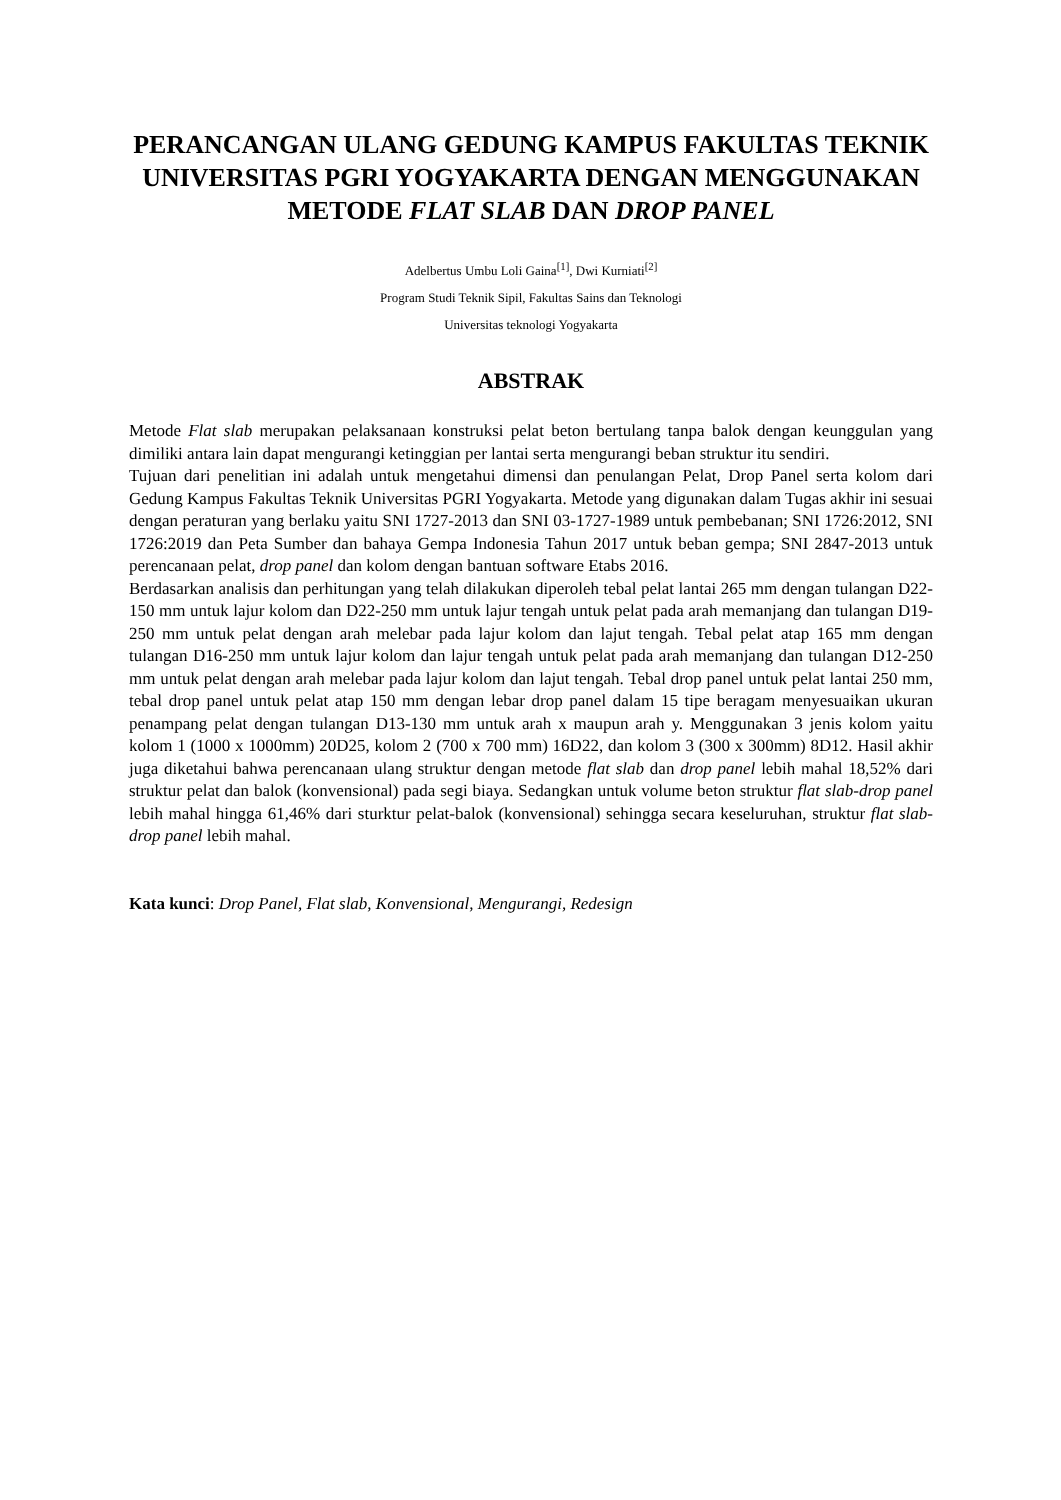PERANCANGAN ULANG GEDUNG KAMPUS FAKULTAS TEKNIK UNIVERSITAS PGRI YOGYAKARTA DENGAN MENGGUNAKAN METODE FLAT SLAB DAN DROP PANEL
Adelbertus Umbu Loli Gaina<sup>[1]</sup>, Dwi Kurniati<sup>[2]</sup>
Program Studi Teknik Sipil, Fakultas Sains dan Teknologi
Universitas teknologi Yogyakarta
ABSTRAK
Metode Flat slab merupakan pelaksanaan konstruksi pelat beton bertulang tanpa balok dengan keunggulan yang dimiliki antara lain dapat mengurangi ketinggian per lantai serta mengurangi beban struktur itu sendiri.
Tujuan dari penelitian ini adalah untuk mengetahui dimensi dan penulangan Pelat, Drop Panel serta kolom dari Gedung Kampus Fakultas Teknik Universitas PGRI Yogyakarta. Metode yang digunakan dalam Tugas akhir ini sesuai dengan peraturan yang berlaku yaitu SNI 1727-2013 dan SNI 03-1727-1989 untuk pembebanan; SNI 1726:2012, SNI 1726:2019 dan Peta Sumber dan bahaya Gempa Indonesia Tahun 2017 untuk beban gempa; SNI 2847-2013 untuk perencanaan pelat, drop panel dan kolom dengan bantuan software Etabs 2016.
Berdasarkan analisis dan perhitungan yang telah dilakukan diperoleh tebal pelat lantai 265 mm dengan tulangan D22-150 mm untuk lajur kolom dan D22-250 mm untuk lajur tengah untuk pelat pada arah memanjang dan tulangan D19-250 mm untuk pelat dengan arah melebar pada lajur kolom dan lajut tengah. Tebal pelat atap 165 mm dengan tulangan D16-250 mm untuk lajur kolom dan lajur tengah untuk pelat pada arah memanjang dan tulangan D12-250 mm untuk pelat dengan arah melebar pada lajur kolom dan lajut tengah. Tebal drop panel untuk pelat lantai 250 mm, tebal drop panel untuk pelat atap 150 mm dengan lebar drop panel dalam 15 tipe beragam menyesuaikan ukuran penampang pelat dengan tulangan D13-130 mm untuk arah x maupun arah y. Menggunakan 3 jenis kolom yaitu kolom 1 (1000 x 1000mm) 20D25, kolom 2 (700 x 700 mm) 16D22, dan kolom 3 (300 x 300mm) 8D12. Hasil akhir juga diketahui bahwa perencanaan ulang struktur dengan metode flat slab dan drop panel lebih mahal 18,52% dari struktur pelat dan balok (konvensional) pada segi biaya. Sedangkan untuk volume beton struktur flat slab-drop panel lebih mahal hingga 61,46% dari sturktur pelat-balok (konvensional) sehingga secara keseluruhan, struktur flat slab-drop panel lebih mahal.
Kata kunci: Drop Panel, Flat slab, Konvensional, Mengurangi, Redesign